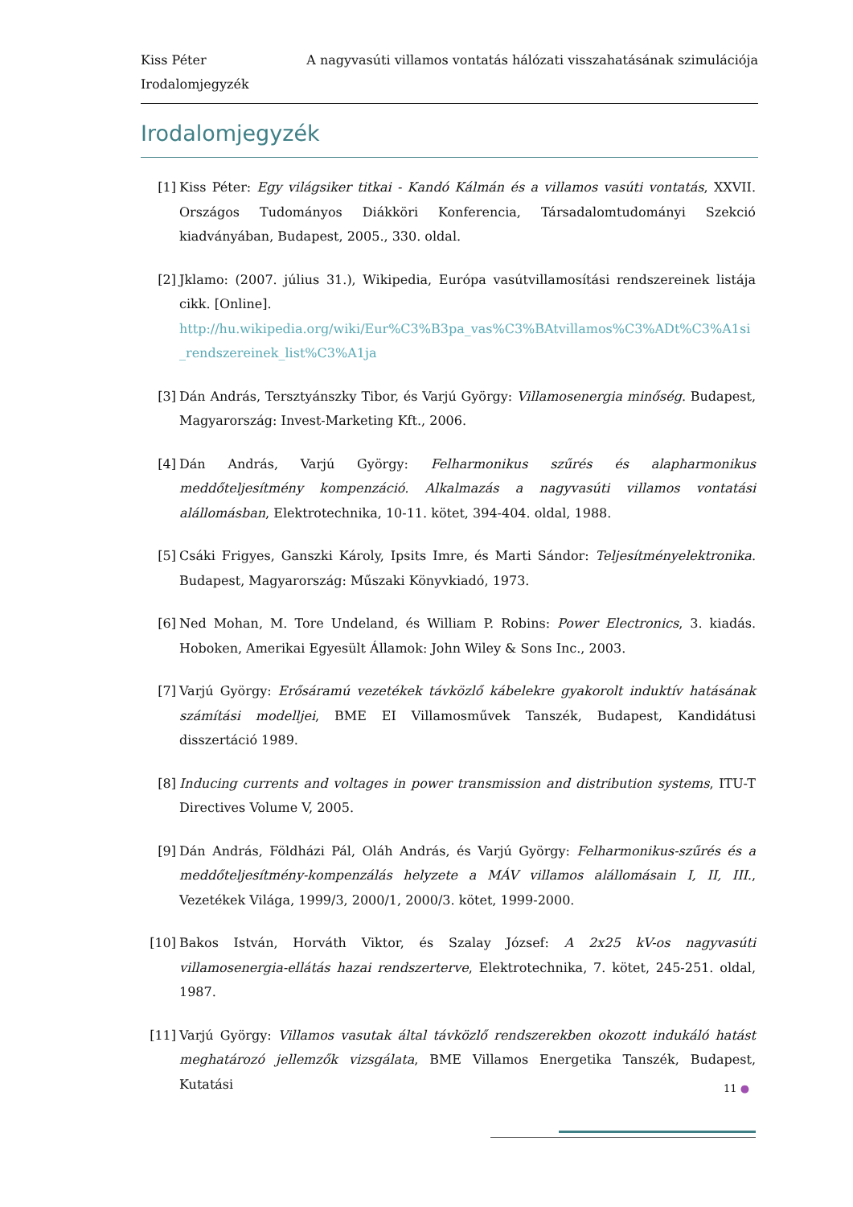A nagyvasúti villamos vontatás hálózati visszahatásának szimulációja Kiss Péter
Irodalomjegyzék
Irodalomjegyzék
[1] Kiss Péter: Egy világsiker titkai - Kandó Kálmán és a villamos vasúti vontatás, XXVII. Országos Tudományos Diákköri Konferencia, Társadalomtudományi Szekció kiadványában, Budapest, 2005., 330. oldal.
[2] Jklamo: (2007. július 31.), Wikipedia, Európa vasútvillamosítási rendszereinek listája cikk. [Online].
http://hu.wikipedia.org/wiki/Eur%C3%B3pa_vas%C3%BAtvillamos%C3%ADt%C3%A1si_rendszereinek_list%C3%A1ja
[3] Dán András, Tersztyánszky Tibor, és Varjú György: Villamosenergia minőség. Budapest, Magyarország: Invest-Marketing Kft., 2006.
[4] Dán András, Varjú György: Felharmonikus szűrés és alapharmonikus meddőteljesítmény kompenzáció. Alkalmazás a nagyvasúti villamos vontatási alállomásban, Elektrotechnika, 10-11. kötet, 394-404. oldal, 1988.
[5] Csáki Frigyes, Ganszki Károly, Ipsits Imre, és Marti Sándor: Teljesítményelektronika. Budapest, Magyarország: Műszaki Könyvkiadó, 1973.
[6] Ned Mohan, M. Tore Undeland, és William P. Robins: Power Electronics, 3. kiadás. Hoboken, Amerikai Egyesült Államok: John Wiley & Sons Inc., 2003.
[7] Varjú György: Erősáramú vezetékek távközlő kábelekre gyakorolt induktív hatásának számítási modelljei, BME EI Villamosművek Tanszék, Budapest, Kandidátusi disszertáció 1989.
[8] Inducing currents and voltages in power transmission and distribution systems, ITU-T Directives Volume V, 2005.
[9] Dán András, Földházi Pál, Oláh András, és Varjú György: Felharmonikus-szűrés és a meddőteljesítmény-kompenzálás helyzete a MÁV villamos alállomásain I, II, III., Vezetékek Világa, 1999/3, 2000/1, 2000/3. kötet, 1999-2000.
[10] Bakos István, Horváth Viktor, és Szalay József: A 2x25 kV-os nagyvasúti villamosenergia-ellátás hazai rendszerterve, Elektrotechnika, 7. kötet, 245-251. oldal, 1987.
[11] Varjú György: Villamos vasutak által távközlő rendszerekben okozott indukáló hatást meghatározó jellemzők vizsgálata, BME Villamos Energetika Tanszék, Budapest, Kutatási
11 ●